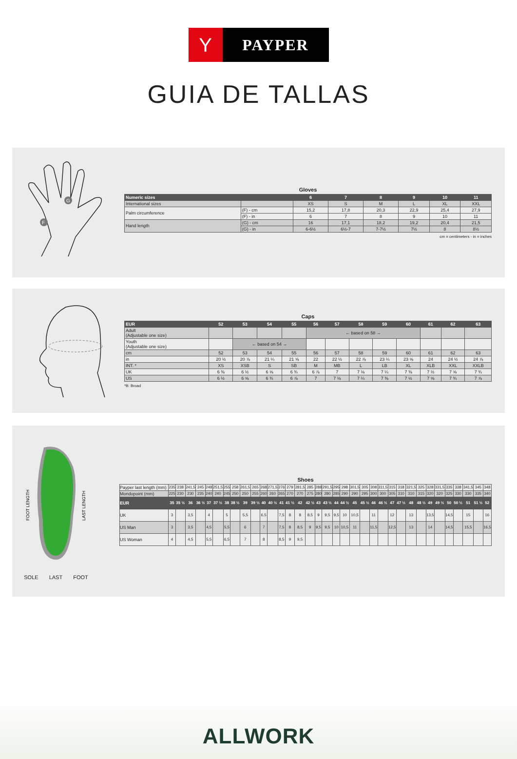Y
PAYPER
GUIA DE TALLAS
G
F
Gloves
| Numeric sizes | | 6 | 7 | 8 | 9 | 10 | 11 |
| --- | --- | --- | --- | --- | --- | --- | --- |
| International sizes | | XS | S | M | L | XL | XXL |
| Palm circumference | (F) - cm | 15,2 | 17,8 | 20,3 | 22,9 | 25,4 | 27,9 |
| | (F) - in | 6 | 7 | 8 | 9 | 10 | 11 |
| Hand length | (G) - cm | 16 | 17,1 | 18,2 | 19,2 | 20,4 | 21,5 |
| | (G) - in | 6-6½ | 6½-7 | 7-7½ | 7½ | 8 | 8½ |
cm = centimeters - in = inches
Caps
| EUR | 52 | 53 | 54 | 55 | 56 | 57 | 58 | 59 | 60 | 61 | 62 | 63 |
| --- | --- | --- | --- | --- | --- | --- | --- | --- | --- | --- | --- | --- |
| Adult (Adjustable one size) | | | | | ← based on 58 → | | | | | | | |
| Youth (Adjustable one size) | | ← based on 54 → | | | | | | | | | | |
| cm | 52 | 53 | 54 | 55 | 56 | 57 | 58 | 59 | 60 | 61 | 62 | 63 |
| in | 20 ½ | 20 ⅞ | 21 ¼ | 21 ⅝ | 22 | 22 ½ | 22 ⅞ | 23 ¼ | 23 ⅝ | 24 | 24 ½ | 24 ⅞ |
| INT. * | XS | XSB | S | SB | M | MB | L | LB | XL | XLB | XXL | XXLB |
| UK | 6 ⅜ | 6 ½ | 6 ⅝ | 6 ¾ | 6 ⅞ | 7 | 7 ⅛ | 7 ¼ | 7 ⅜ | 7 ½ | 7 ⅝ | 7 ¾ |
| US | 6 ½ | 6 ⅝ | 6 ¾ | 6 ⅞ | 7 | 7 ⅛ | 7 ¼ | 7 ⅜ | 7 ½ | 7 ⅝ | 7 ¾ | 7 ⅞ |
*B: Broad
FOOT LENGTH
LAST LENGTH
SOLE LAST FOOT
Shoes
| Payper last length (mm) | 235 | 238 | 241,5 | 245 | 248 | 251,5 | 255 | 258 | 261,5 | 265 | 268 | 271,5 | 276 | 279 | 281,5 | 285 | 288 | 291,5 | 295 | 298 | 301,5 | 305 | 308 | 311,5 | 315 | 318 | 321,5 | 325 | 328 | 331,5 | 335 | 338 | 341,5 | 345 | 348 |
| Mondopoint (mm) | 225 | 230 | 230 | 235 | 240 | 240 | 245 | 250 | 250 | 255 | 260 | 260 | 265 | 270 | 270 | 275 | 280 | 280 | 285 | 290 | 290 | 295 | 300 | 300 | 305 | 310 | 310 | 315 | 320 | 320 | 325 | 330 | 330 | 335 | 340 |
| EUR | 35 | 35 ½ | 36 | 36 ½ | 37 | 37 ½ | 38 | 38 ½ | 39 | 39 ½ | 40 | 40 ½ | 41 | 41 ½ | 42 | 42 ½ | 43 | 43 ½ | 44 | 44 ½ | 45 | 45 ½ | 46 | 46 ½ | 47 | 47 ½ | 48 | 48 ½ | 49 | 49 ½ | 50 | 50 ½ | 51 | 51 ½ | 52 |
| UK | 3 | | 3,5 | | 4 | | 5 | | 5,5 | | 6,5 | | 7,5 | 8 | 8 | 8,5 | 9 | 9,5 | 9,5 | 10 | 10,5 | | 11 | | 12 | | 13 | | 13,5 | | 14,5 | | 15 | | 16 |
| US Man | 3 | | 3,5 | | 4,5 | | 5,5 | | 6 | | 7 | | 7,5 | 8 | 8,5 | 9 | 9,5 | 9,5 | 10 | 10,5 | 11 | | 11,5 | | 12,5 | | 13 | | 14 | | 14,5 | | 15,5 | | 16,5 |
| US Woman | 4 | | 4,5 | | 5,5 | | 6,5 | | 7 | | 8 | | 8,5 | 9 | 9,5 | | | | | | | | | | | | | | | | | | | | |
ALLWORK